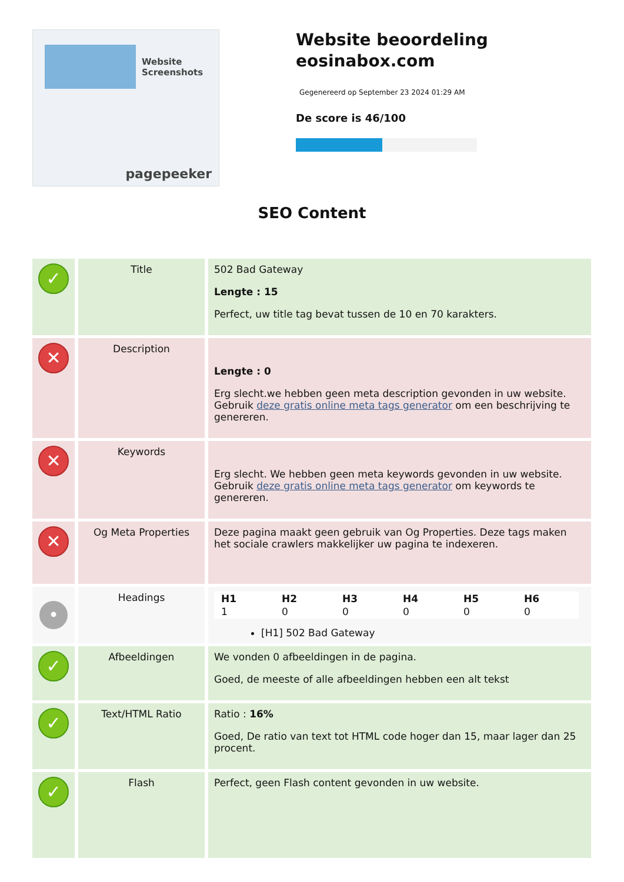Website Screenshots
pagepeeker
Website beoordeling eosinabox.com
Gegenereerd op September 23 2024 01:29 AM
De score is 46/100
SEO Content
| ✓ | Title | 502 Bad Gateway Lengte : 15 Perfect, uw title tag bevat tussen de 10 en 70 karakters. |
| ✕ | Description | Lengte : 0 Erg slecht.we hebben geen meta description gevonden in uw website. Gebruik deze gratis online meta tags generator om een beschrijving te genereren. |
| ✕ | Keywords | Erg slecht. We hebben geen meta keywords gevonden in uw website. Gebruik deze gratis online meta tags generator om keywords te genereren. |
| ✕ | Og Meta Properties | Deze pagina maakt geen gebruik van Og Properties. Deze tags maken het sociale crawlers makkelijker uw pagina te indexeren. |
| • | Headings | / H1 / H2 / H3 / H4 / H5 / H6 / / --- / --- / --- / --- / --- / --- / / 1 / 0 / 0 / 0 / 0 / 0 / [H1] 502 Bad Gateway |
| ✓ | Afbeeldingen | We vonden 0 afbeeldingen in de pagina. Goed, de meeste of alle afbeeldingen hebben een alt tekst |
| ✓ | Text/HTML Ratio | Ratio : 16% Goed, De ratio van text tot HTML code hoger dan 15, maar lager dan 25 procent. |
| ✓ | Flash | Perfect, geen Flash content gevonden in uw website. |